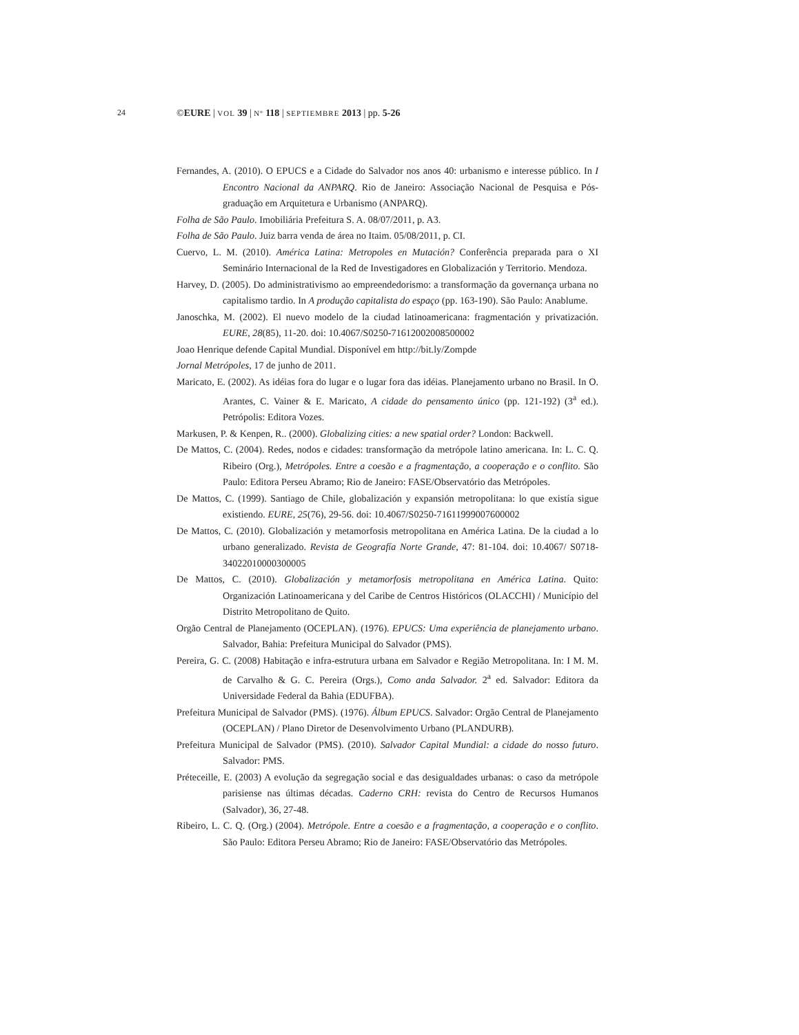24 ©EURE | VOL 39 | Nº 118 | SEPTIEMBRE 2013 | pp. 5-26
Fernandes, A. (2010). O EPUCS e a Cidade do Salvador nos anos 40: urbanismo e interesse público. In I Encontro Nacional da ANPARQ. Rio de Janeiro: Associação Nacional de Pesquisa e Pós-graduação em Arquitetura e Urbanismo (ANPARQ).
Folha de São Paulo. Imobiliária Prefeitura S. A. 08/07/2011, p. A3.
Folha de São Paulo. Juiz barra venda de área no Itaim. 05/08/2011, p. CI.
Cuervo, L. M. (2010). América Latina: Metropoles en Mutación? Conferência preparada para o XI Seminário Internacional de la Red de Investigadores en Globalización y Territorio. Mendoza.
Harvey, D. (2005). Do administrativismo ao empreendedorismo: a transformação da governança urbana no capitalismo tardio. In A produção capitalista do espaço (pp. 163-190). São Paulo: Anablume.
Janoschka, M. (2002). El nuevo modelo de la ciudad latinoamericana: fragmentación y privatización. EURE, 28(85), 11-20. doi: 10.4067/S0250-71612002008500002
Joao Henrique defende Capital Mundial. Disponível em http://bit.ly/Zompde
Jornal Metrópoles, 17 de junho de 2011.
Maricato, E. (2002). As idéias fora do lugar e o lugar fora das idéias. Planejamento urbano no Brasil. In O. Arantes, C. Vainer & E. Maricato, A cidade do pensamento único (pp. 121-192) (3<sup>a</sup> ed.). Petrópolis: Editora Vozes.
Markusen, P. & Kenpen, R.. (2000). Globalizing cities: a new spatial order? London: Backwell.
De Mattos, C. (2004). Redes, nodos e cidades: transformação da metrópole latino americana. In: L. C. Q. Ribeiro (Org.), Metrópoles. Entre a coesão e a fragmentação, a cooperação e o conflito. São Paulo: Editora Perseu Abramo; Rio de Janeiro: FASE/Observatório das Metrópoles.
De Mattos, C. (1999). Santiago de Chile, globalización y expansión metropolitana: lo que existía sigue existiendo. EURE, 25(76), 29-56. doi: 10.4067/S0250-71611999007600002
De Mattos, C. (2010). Globalización y metamorfosis metropolitana en América Latina. De la ciudad a lo urbano generalizado. Revista de Geografía Norte Grande, 47: 81-104. doi: 10.4067/ S0718-34022010000300005
De Mattos, C. (2010). Globalización y metamorfosis metropolitana en América Latina. Quito: Organización Latinoamericana y del Caribe de Centros Históricos (OLACCHI) / Município del Distrito Metropolitano de Quito.
Orgão Central de Planejamento (OCEPLAN). (1976). EPUCS: Uma experiência de planejamento urbano. Salvador, Bahia: Prefeitura Municipal do Salvador (PMS).
Pereira, G. C. (2008) Habitação e infra-estrutura urbana em Salvador e Região Metropolitana. In: I M. M. de Carvalho & G. C. Pereira (Orgs.), Como anda Salvador. 2<sup>a</sup> ed. Salvador: Editora da Universidade Federal da Bahia (EDUFBA).
Prefeitura Municipal de Salvador (PMS). (1976). Álbum EPUCS. Salvador: Orgão Central de Planejamento (OCEPLAN) / Plano Diretor de Desenvolvimento Urbano (PLANDURB).
Prefeitura Municipal de Salvador (PMS). (2010). Salvador Capital Mundial: a cidade do nosso futuro. Salvador: PMS.
Préteceille, E. (2003) A evolução da segregação social e das desigualdades urbanas: o caso da metrópole parisiense nas últimas décadas. Caderno CRH: revista do Centro de Recursos Humanos (Salvador), 36, 27-48.
Ribeiro, L. C. Q. (Org.) (2004). Metrópole. Entre a coesão e a fragmentação, a cooperação e o conflito. São Paulo: Editora Perseu Abramo; Rio de Janeiro: FASE/Observatório das Metrópoles.